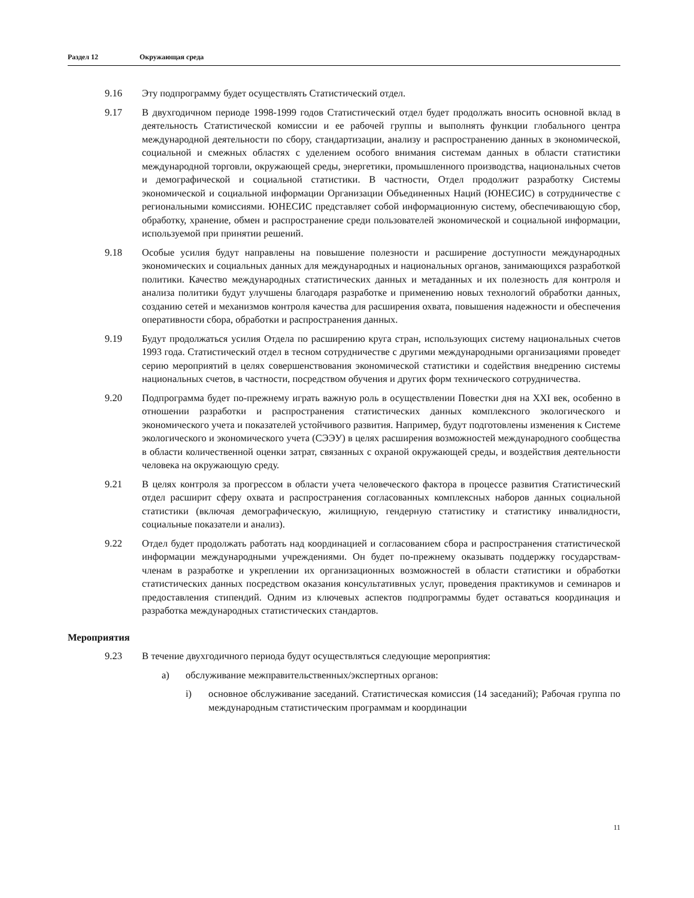Раздел 12 Окружающая среда
9.16 Эту подпрограмму будет осуществлять Статистический отдел.
9.17 В двухгодичном периоде 1998-1999 годов Статистический отдел будет продолжать вносить основной вклад в деятельность Статистической комиссии и ее рабочей группы и выполнять функции глобального центра международной деятельности по сбору, стандартизации, анализу и распространению данных в экономической, социальной и смежных областях с уделением особого внимания системам данных в области статистики международной торговли, окружающей среды, энергетики, промышленного производства, национальных счетов и демографической и социальной статистики. В частности, Отдел продолжит разработку Системы экономической и социальной информации Организации Объединенных Наций (ЮНЕСИС) в сотрудничестве с региональными комиссиями. ЮНЕСИС представляет собой информационную систему, обеспечивающую сбор, обработку, хранение, обмен и распространение среди пользователей экономической и социальной информации, используемой при принятии решений.
9.18 Особые усилия будут направлены на повышение полезности и расширение доступности международных экономических и социальных данных для международных и национальных органов, занимающихся разработкой политики. Качество международных статистических данных и метаданных и их полезность для контроля и анализа политики будут улучшены благодаря разработке и применению новых технологий обработки данных, созданию сетей и механизмов контроля качества для расширения охвата, повышения надежности и обеспечения оперативности сбора, обработки и распространения данных.
9.19 Будут продолжаться усилия Отдела по расширению круга стран, использующих систему национальных счетов 1993 года. Статистический отдел в тесном сотрудничестве с другими международными организациями проведет серию мероприятий в целях совершенствования экономической статистики и содействия внедрению системы национальных счетов, в частности, посредством обучения и других форм технического сотрудничества.
9.20 Подпрограмма будет по-прежнему играть важную роль в осуществлении Повестки дня на XXI век, особенно в отношении разработки и распространения статистических данных комплексного экологического и экономического учета и показателей устойчивого развития. Например, будут подготовлены изменения к Системе экологического и экономического учета (СЭЭУ) в целях расширения возможностей международного сообщества в области количественной оценки затрат, связанных с охраной окружающей среды, и воздействия деятельности человека на окружающую среду.
9.21 В целях контроля за прогрессом в области учета человеческого фактора в процессе развития Статистический отдел расширит сферу охвата и распространения согласованных комплексных наборов данных социальной статистики (включая демографическую, жилищную, гендерную статистику и статистику инвалидности, социальные показатели и анализ).
9.22 Отдел будет продолжать работать над координацией и согласованием сбора и распространения статистической информации международными учреждениями. Он будет по-прежнему оказывать поддержку государствам-членам в разработке и укреплении их организационных возможностей в области статистики и обработки статистических данных посредством оказания консультативных услуг, проведения практикумов и семинаров и предоставления стипендий. Одним из ключевых аспектов подпрограммы будет оставаться координация и разработка международных статистических стандартов.
Мероприятия
9.23 В течение двухгодичного периода будут осуществляться следующие мероприятия:
a) обслуживание межправительственных/экспертных органов:
i) основное обслуживание заседаний. Статистическая комиссия (14 заседаний); Рабочая группа по международным статистическим программам и координации
11